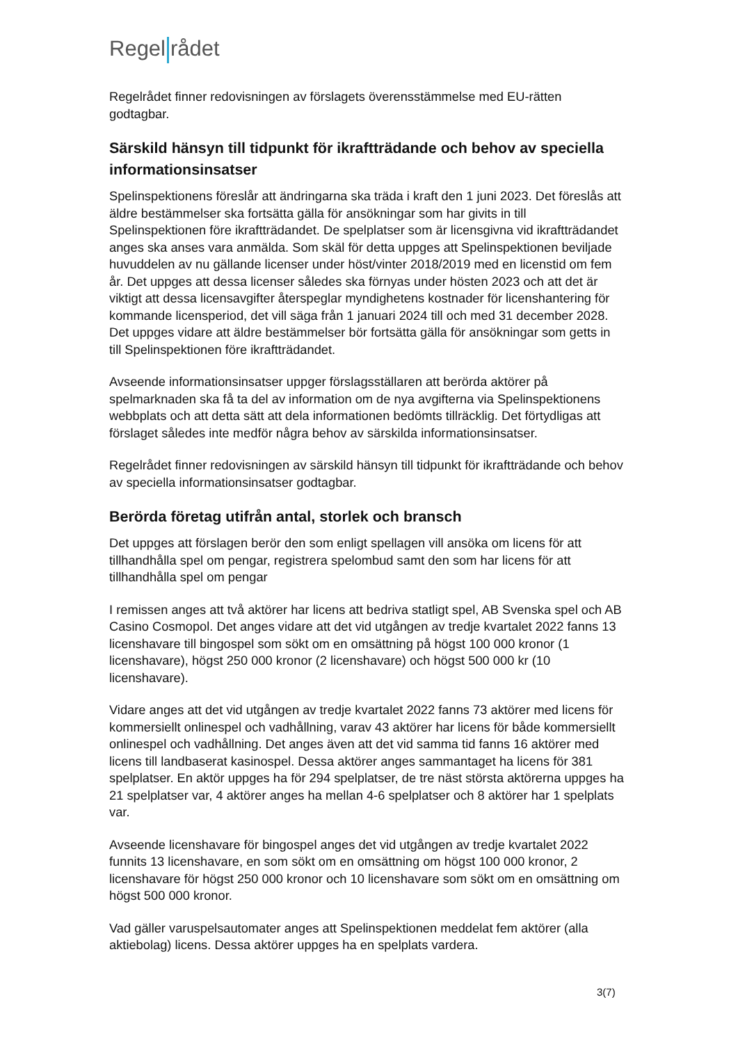Regel rådet
Regelrådet finner redovisningen av förslagets överensstämmelse med EU-rätten godtagbar.
Särskild hänsyn till tidpunkt för ikraftträdande och behov av speciella informationsinsatser
Spelinspektionens föreslår att ändringarna ska träda i kraft den 1 juni 2023. Det föreslås att äldre bestämmelser ska fortsätta gälla för ansökningar som har givits in till Spelinspektionen före ikraftträdandet. De spelplatser som är licensgivna vid ikraftträdandet anges ska anses vara anmälda. Som skäl för detta uppges att Spelinspektionen beviljade huvuddelen av nu gällande licenser under höst/vinter 2018/2019 med en licenstid om fem år. Det uppges att dessa licenser således ska förnyas under hösten 2023 och att det är viktigt att dessa licensavgifter återspeglar myndighetens kostnader för licenshantering för kommande licensperiod, det vill säga från 1 januari 2024 till och med 31 december 2028. Det uppges vidare att äldre bestämmelser bör fortsätta gälla för ansökningar som getts in till Spelinspektionen före ikraftträdandet.
Avseende informationsinsatser uppger förslagsställaren att berörda aktörer på spelmarknaden ska få ta del av information om de nya avgifterna via Spelinspektionens webbplats och att detta sätt att dela informationen bedömts tillräcklig. Det förtydligas att förslaget således inte medför några behov av särskilda informationsinsatser.
Regelrådet finner redovisningen av särskild hänsyn till tidpunkt för ikraftträdande och behov av speciella informationsinsatser godtagbar.
Berörda företag utifrån antal, storlek och bransch
Det uppges att förslagen berör den som enligt spellagen vill ansöka om licens för att tillhandhålla spel om pengar, registrera spelombud samt den som har licens för att tillhandhålla spel om pengar
I remissen anges att två aktörer har licens att bedriva statligt spel, AB Svenska spel och AB Casino Cosmopol. Det anges vidare att det vid utgången av tredje kvartalet 2022 fanns 13 licenshavare till bingospel som sökt om en omsättning på högst 100 000 kronor (1 licenshavare), högst 250 000 kronor (2 licenshavare) och högst 500 000 kr (10 licenshavare).
Vidare anges att det vid utgången av tredje kvartalet 2022 fanns 73 aktörer med licens för kommersiellt onlinespel och vadhållning, varav 43 aktörer har licens för både kommersiellt onlinespel och vadhållning. Det anges även att det vid samma tid fanns 16 aktörer med licens till landbaserat kasinospel. Dessa aktörer anges sammantaget ha licens för 381 spelplatser. En aktör uppges ha för 294 spelplatser, de tre näst största aktörerna uppges ha 21 spelplatser var, 4 aktörer anges ha mellan 4-6 spelplatser och 8 aktörer har 1 spelplats var.
Avseende licenshavare för bingospel anges det vid utgången av tredje kvartalet 2022 funnits 13 licenshavare, en som sökt om en omsättning om högst 100 000 kronor, 2 licenshavare för högst 250 000 kronor och 10 licenshavare som sökt om en omsättning om högst 500 000 kronor.
Vad gäller varuspelsautomater anges att Spelinspektionen meddelat fem aktörer (alla aktiebolag) licens. Dessa aktörer uppges ha en spelplats vardera.
3(7)